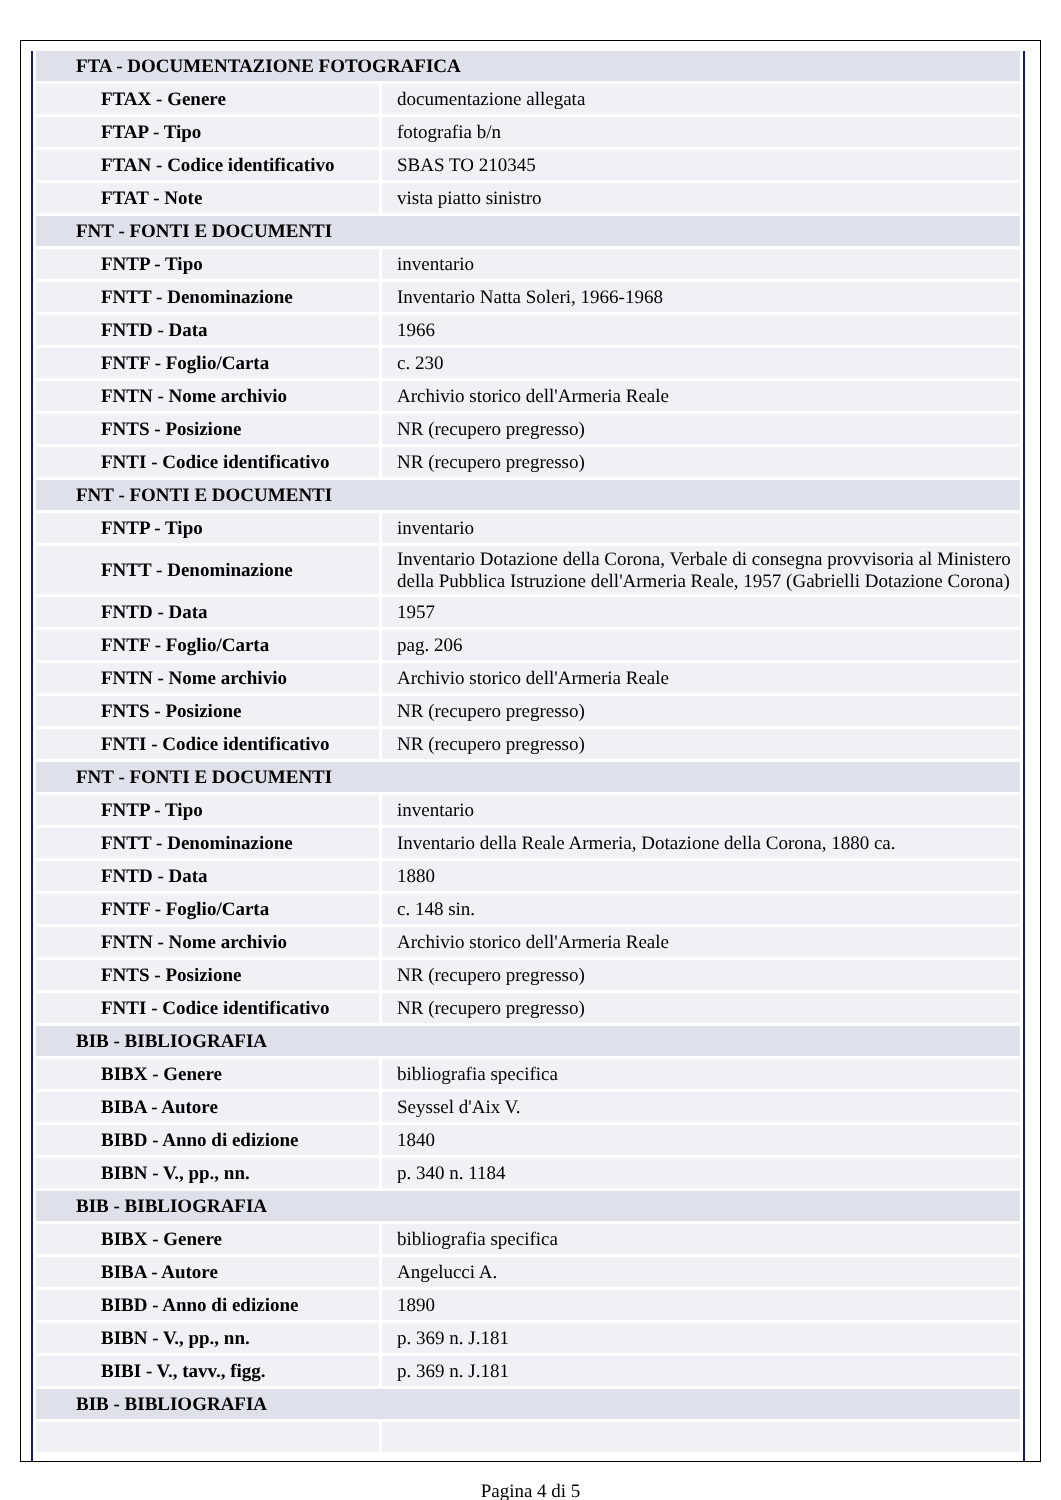| FTA - DOCUMENTAZIONE FOTOGRAFICA | |
| FTAX - Genere | documentazione allegata |
| FTAP - Tipo | fotografia b/n |
| FTAN - Codice identificativo | SBAS TO 210345 |
| FTAT - Note | vista piatto sinistro |
| FNT - FONTI E DOCUMENTI | |
| FNTP - Tipo | inventario |
| FNTT - Denominazione | Inventario Natta Soleri, 1966-1968 |
| FNTD - Data | 1966 |
| FNTF - Foglio/Carta | c. 230 |
| FNTN - Nome archivio | Archivio storico dell'Armeria Reale |
| FNTS - Posizione | NR (recupero pregresso) |
| FNTI - Codice identificativo | NR (recupero pregresso) |
| FNT - FONTI E DOCUMENTI | |
| FNTP - Tipo | inventario |
| FNTT - Denominazione | Inventario Dotazione della Corona, Verbale di consegna provvisoria al Ministero della Pubblica Istruzione dell'Armeria Reale, 1957 (Gabrielli Dotazione Corona) |
| FNTD - Data | 1957 |
| FNTF - Foglio/Carta | pag. 206 |
| FNTN - Nome archivio | Archivio storico dell'Armeria Reale |
| FNTS - Posizione | NR (recupero pregresso) |
| FNTI - Codice identificativo | NR (recupero pregresso) |
| FNT - FONTI E DOCUMENTI | |
| FNTP - Tipo | inventario |
| FNTT - Denominazione | Inventario della Reale Armeria, Dotazione della Corona, 1880 ca. |
| FNTD - Data | 1880 |
| FNTF - Foglio/Carta | c. 148 sin. |
| FNTN - Nome archivio | Archivio storico dell'Armeria Reale |
| FNTS - Posizione | NR (recupero pregresso) |
| FNTI - Codice identificativo | NR (recupero pregresso) |
| BIB - BIBLIOGRAFIA | |
| BIBX - Genere | bibliografia specifica |
| BIBA - Autore | Seyssel d'Aix V. |
| BIBD - Anno di edizione | 1840 |
| BIBN - V., pp., nn. | p. 340 n. 1184 |
| BIB - BIBLIOGRAFIA | |
| BIBX - Genere | bibliografia specifica |
| BIBA - Autore | Angelucci A. |
| BIBD - Anno di edizione | 1890 |
| BIBN - V., pp., nn. | p. 369 n. J.181 |
| BIBI - V., tavv., figg. | p. 369 n. J.181 |
| BIB - BIBLIOGRAFIA | |
Pagina 4 di 5